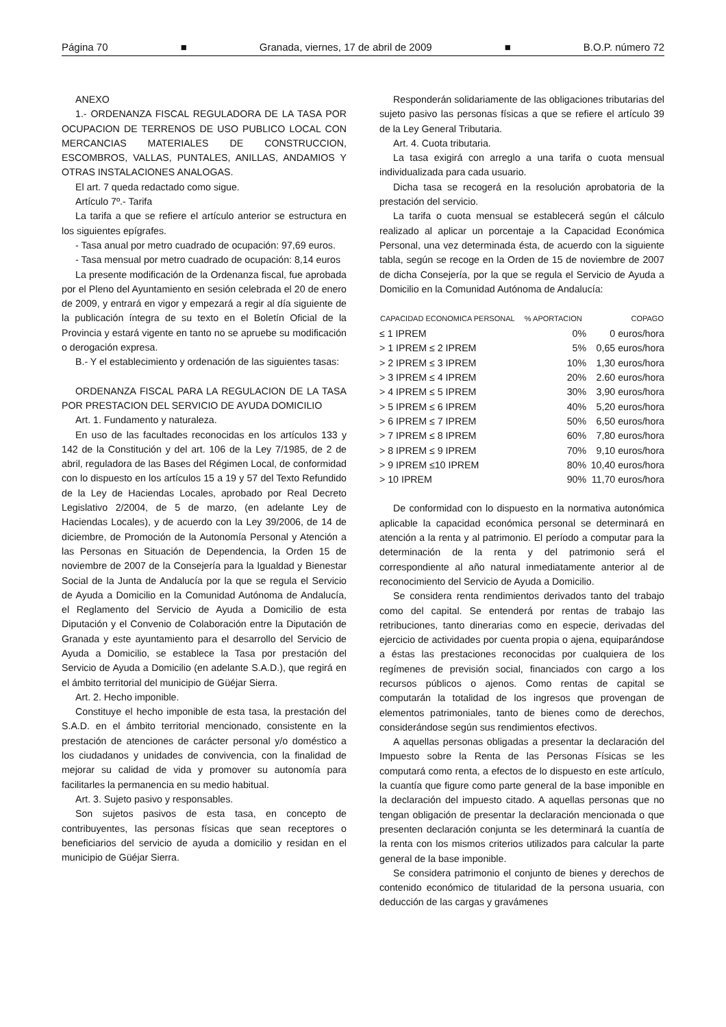Página 70 ■ Granada, viernes, 17 de abril de 2009 ■ B.O.P. número 72
ANEXO
1.- ORDENANZA FISCAL REGULADORA DE LA TASA POR OCUPACION DE TERRENOS DE USO PUBLICO LOCAL CON MERCANCIAS MATERIALES DE CONSTRUCCION, ESCOMBROS, VALLAS, PUNTALES, ANILLAS, ANDAMIOS Y OTRAS INSTALACIONES ANALOGAS.
El art. 7 queda redactado como sigue.
Artículo 7º.- Tarifa
La tarifa a que se refiere el artículo anterior se estructura en los siguientes epígrafes.
- Tasa anual por metro cuadrado de ocupación: 97,69 euros.
- Tasa mensual por metro cuadrado de ocupación: 8,14 euros
La presente modificación de la Ordenanza fiscal, fue aprobada por el Pleno del Ayuntamiento en sesión celebrada el 20 de enero de 2009, y entrará en vigor y empezará a regir al día siguiente de la publicación íntegra de su texto en el Boletín Oficial de la Provincia y estará vigente en tanto no se apruebe su modificación o derogación expresa.
B.- Y el establecimiento y ordenación de las siguientes tasas:
ORDENANZA FISCAL PARA LA REGULACION DE LA TASA POR PRESTACION DEL SERVICIO DE AYUDA DOMICILIO
Art. 1. Fundamento y naturaleza.
En uso de las facultades reconocidas en los artículos 133 y 142 de la Constitución y del art. 106 de la Ley 7/1985, de 2 de abril, reguladora de las Bases del Régimen Local, de conformidad con lo dispuesto en los artículos 15 a 19 y 57 del Texto Refundido de la Ley de Haciendas Locales, aprobado por Real Decreto Legislativo 2/2004, de 5 de marzo, (en adelante Ley de Haciendas Locales), y de acuerdo con la Ley 39/2006, de 14 de diciembre, de Promoción de la Autonomía Personal y Atención a las Personas en Situación de Dependencia, la Orden 15 de noviembre de 2007 de la Consejería para la Igualdad y Bienestar Social de la Junta de Andalucía por la que se regula el Servicio de Ayuda a Domicilio en la Comunidad Autónoma de Andalucía, el Reglamento del Servicio de Ayuda a Domicilio de esta Diputación y el Convenio de Colaboración entre la Diputación de Granada y este ayuntamiento para el desarrollo del Servicio de Ayuda a Domicilio, se establece la Tasa por prestación del Servicio de Ayuda a Domicilio (en adelante S.A.D.), que regirá en el ámbito territorial del municipio de Güéjar Sierra.
Art. 2. Hecho imponible.
Constituye el hecho imponible de esta tasa, la prestación del S.A.D. en el ámbito territorial mencionado, consistente en la prestación de atenciones de carácter personal y/o doméstico a los ciudadanos y unidades de convivencia, con la finalidad de mejorar su calidad de vida y promover su autonomía para facilitarles la permanencia en su medio habitual.
Art. 3. Sujeto pasivo y responsables.
Son sujetos pasivos de esta tasa, en concepto de contribuyentes, las personas físicas que sean receptores o beneficiarios del servicio de ayuda a domicilio y residan en el municipio de Güéjar Sierra.
Responderán solidariamente de las obligaciones tributarias del sujeto pasivo las personas físicas a que se refiere el artículo 39 de la Ley General Tributaria.
Art. 4. Cuota tributaria.
La tasa exigirá con arreglo a una tarifa o cuota mensual individualizada para cada usuario.
Dicha tasa se recogerá en la resolución aprobatoria de la prestación del servicio.
La tarifa o cuota mensual se establecerá según el cálculo realizado al aplicar un porcentaje a la Capacidad Económica Personal, una vez determinada ésta, de acuerdo con la siguiente tabla, según se recoge en la Orden de 15 de noviembre de 2007 de dicha Consejería, por la que se regula el Servicio de Ayuda a Domicilio en la Comunidad Autónoma de Andalucía:
| CAPACIDAD ECONOMICA PERSONAL | % APORTACION | COPAGO |
| --- | --- | --- |
| ≤ 1 IPREM | 0% | 0 euros/hora |
| > 1 IPREM ≤ 2 IPREM | 5% | 0,65 euros/hora |
| > 2 IPREM ≤ 3 IPREM | 10% | 1,30 euros/hora |
| > 3 IPREM ≤ 4 IPREM | 20% | 2.60 euros/hora |
| > 4 IPREM ≤ 5 IPREM | 30% | 3,90 euros/hora |
| > 5 IPREM ≤ 6 IPREM | 40% | 5,20 euros/hora |
| > 6 IPREM ≤ 7 IPREM | 50% | 6,50 euros/hora |
| > 7 IPREM ≤ 8 IPREM | 60% | 7,80 euros/hora |
| > 8 IPREM ≤ 9 IPREM | 70% | 9,10 euros/hora |
| > 9 IPREM ≤10 IPREM | 80% | 10,40 euros/hora |
| > 10 IPREM | 90% | 11,70 euros/hora |
De conformidad con lo dispuesto en la normativa autonómica aplicable la capacidad económica personal se determinará en atención a la renta y al patrimonio. El período a computar para la determinación de la renta y del patrimonio será el correspondiente al año natural inmediatamente anterior al de reconocimiento del Servicio de Ayuda a Domicilio.
Se considera renta rendimientos derivados tanto del trabajo como del capital. Se entenderá por rentas de trabajo las retribuciones, tanto dinerarias como en especie, derivadas del ejercicio de actividades por cuenta propia o ajena, equiparándose a éstas las prestaciones reconocidas por cualquiera de los regímenes de previsión social, financiados con cargo a los recursos públicos o ajenos. Como rentas de capital se computarán la totalidad de los ingresos que provengan de elementos patrimoniales, tanto de bienes como de derechos, considerándose según sus rendimientos efectivos.
A aquellas personas obligadas a presentar la declaración del Impuesto sobre la Renta de las Personas Físicas se les computará como renta, a efectos de lo dispuesto en este artículo, la cuantía que figure como parte general de la base imponible en la declaración del impuesto citado. A aquellas personas que no tengan obligación de presentar la declaración mencionada o que presenten declaración conjunta se les determinará la cuantía de la renta con los mismos criterios utilizados para calcular la parte general de la base imponible.
Se considera patrimonio el conjunto de bienes y derechos de contenido económico de titularidad de la persona usuaria, con deducción de las cargas y gravámenes